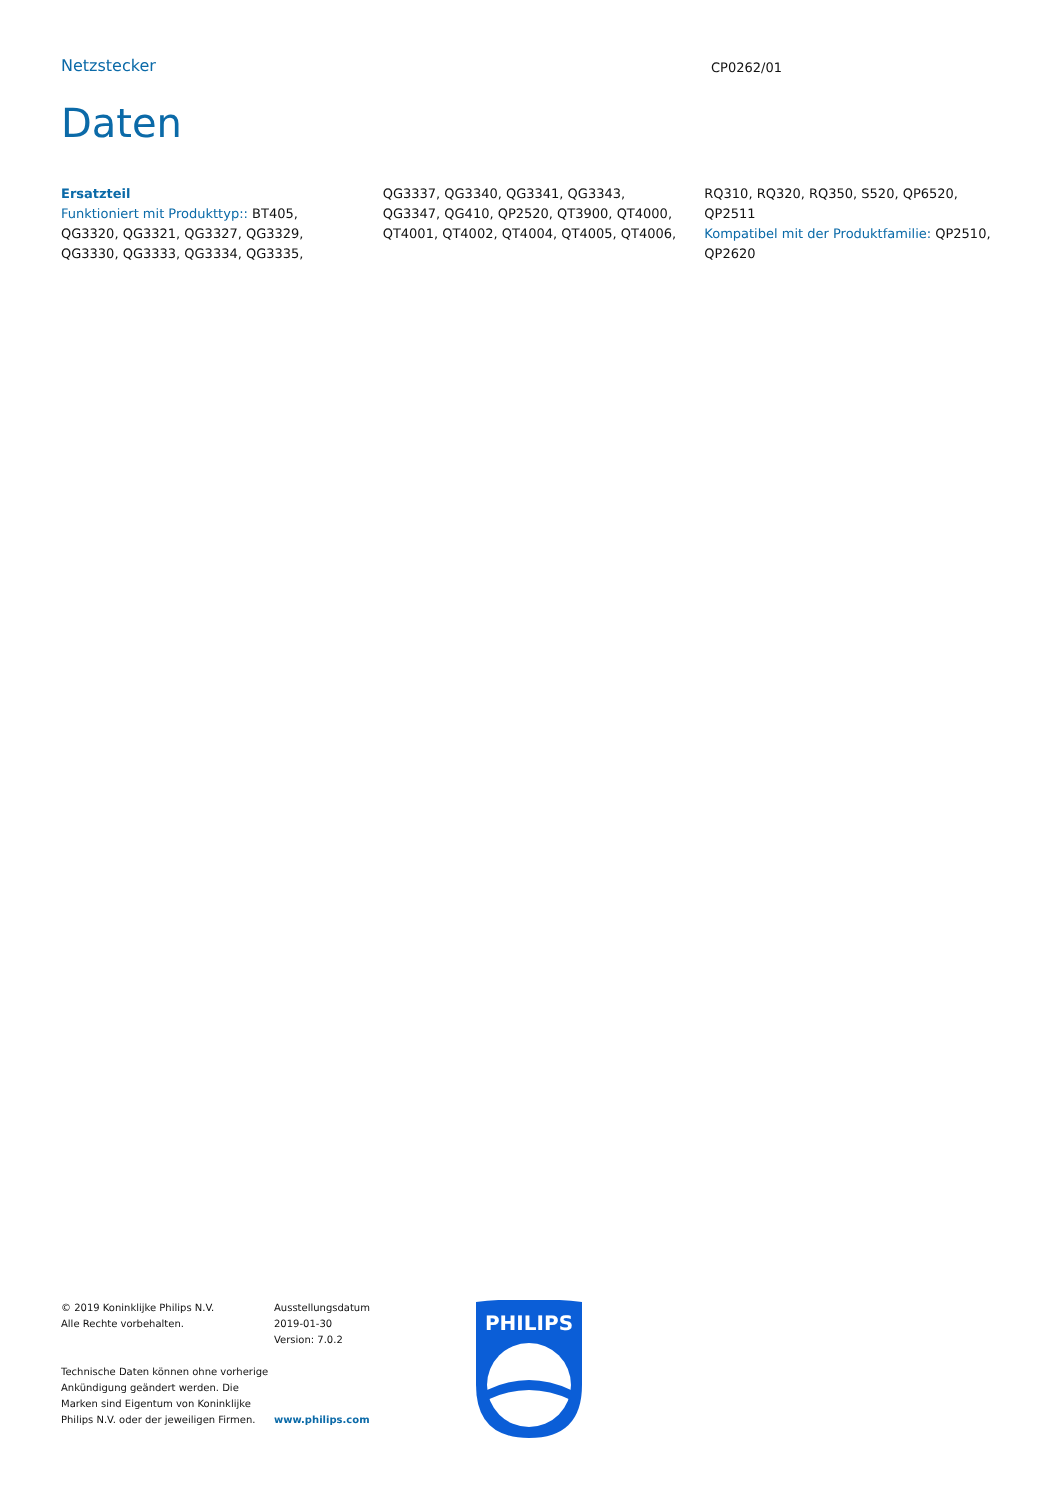Netzstecker
CP0262/01
Daten
Ersatzteil
Funktioniert mit Produkttyp:: BT405, QG3320, QG3321, QG3327, QG3329, QG3330, QG3333, QG3334, QG3335, QG3337, QG3340, QG3341, QG3343, QG3347, QG410, QP2520, QT3900, QT4000, QT4001, QT4002, QT4004, QT4005, QT4006, RQ310, RQ320, RQ350, S520, QP6520, QP2511
Kompatibel mit der Produktfamilie: QP2510, QP2620
© 2019 Koninklijke Philips N.V.
Alle Rechte vorbehalten.
Technische Daten können ohne vorherige Ankündigung geändert werden. Die Marken sind Eigentum von Koninklijke Philips N.V. oder der jeweiligen Firmen.
Ausstellungsdatum
2019-01-30
Version: 7.0.2
www.philips.com
PHILIPS